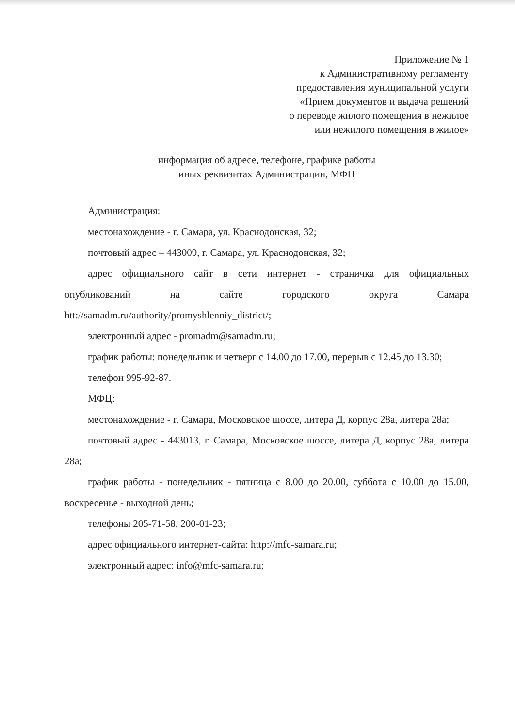Приложение № 1
к Административному регламенту
предоставления муниципальной услуги
«Прием документов и выдача решений
о переводе жилого помещения в нежилое
или нежилого помещения в жилое»
информация об адресе, телефоне, графике работы
иных реквизитах Администрации, МФЦ
Администрация:
местонахождение - г. Самара, ул. Краснодонская, 32;
почтовый адрес – 443009, г. Самара, ул. Краснодонская, 32;
адрес официального сайт в сети интернет - страничка для официальных опубликований на сайте городского округа Самара htt://samadm.ru/authority/promyshlenniy_district/;
электронный адрес - promadm@samadm.ru;
график работы: понедельник и четверг с 14.00 до 17.00, перерыв с 12.45 до 13.30;
телефон 995-92-87.
МФЦ:
местонахождение - г. Самара, Московское шоссе, литера Д, корпус 28а, литера 28а;
почтовый адрес - 443013, г. Самара, Московское шоссе, литера Д, корпус 28а, литера 28а;
график работы - понедельник - пятница с 8.00 до 20.00, суббота с 10.00 до 15.00, воскресенье - выходной день;
телефоны 205-71-58, 200-01-23;
адрес официального интернет-сайта: http://mfc-samara.ru;
электронный адрес: info@mfc-samara.ru;